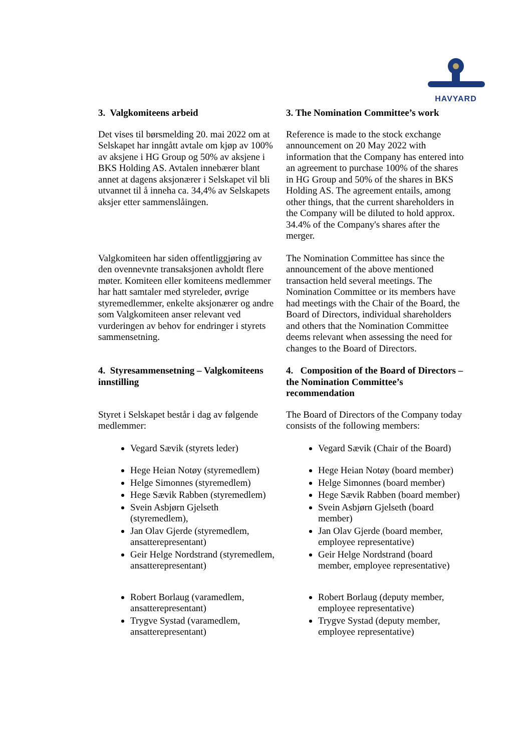HAVYARD
| 3. Valgkomiteens arbeid | 3. The Nomination Committee’s work |
| Det vises til børsmelding 20. mai 2022 om at Selskapet har inngått avtale om kjøp av 100% av aksjene i HG Group og 50% av aksjene i BKS Holding AS. Avtalen innebærer blant annet at dagens aksjonærer i Selskapet vil bli utvannet til å inneha ca. 34,4% av Selskapets aksjer etter sammenslåingen. | Reference is made to the stock exchange announcement on 20 May 2022 with information that the Company has entered into an agreement to purchase 100% of the shares in HG Group and 50% of the shares in BKS Holding AS. The agreement entails, among other things, that the current shareholders in the Company will be diluted to hold approx. 34.4% of the Company's shares after the merger. |
| Valgkomiteen har siden offentliggjøring av den ovennevnte transaksjonen avholdt flere møter. Komiteen eller komiteens medlemmer har hatt samtaler med styreleder, øvrige styremedlemmer, enkelte aksjonærer og andre som Valgkomiteen anser relevant ved vurderingen av behov for endringer i styrets sammensetning. | The Nomination Committee has since the announcement of the above mentioned transaction held several meetings. The Nomination Committee or its members have had meetings with the Chair of the Board, the Board of Directors, individual shareholders and others that the Nomination Committee deems relevant when assessing the need for changes to the Board of Directors. |
| 4. Styresammensetning – Valgkomiteens innstilling | 4. Composition of the Board of Directors – the Nomination Committee’s recommendation |
| Styret i Selskapet består i dag av følgende medlemmer: | The Board of Directors of the Company today consists of the following members: |
| Vegard Sævik (styrets leder) Hege Heian Notøy (styremedlem) Helge Simonnes (styremedlem) Hege Sævik Rabben (styremedlem) Svein Asbjørn Gjelseth (styremedlem), Jan Olav Gjerde (styremedlem, ansatterepresentant) Geir Helge Nordstrand (styremedlem, ansatterepresentant) Robert Borlaug (varamedlem, ansatterepresentant) Trygve Systad (varamedlem, ansatterepresentant) | Vegard Sævik (Chair of the Board) Hege Heian Notøy (board member) Helge Simonnes (board member) Hege Sævik Rabben (board member) Svein Asbjørn Gjelseth (board member) Jan Olav Gjerde (board member, employee representative) Geir Helge Nordstrand (board member, employee representative) Robert Borlaug (deputy member, employee representative) Trygve Systad (deputy member, employee representative) |